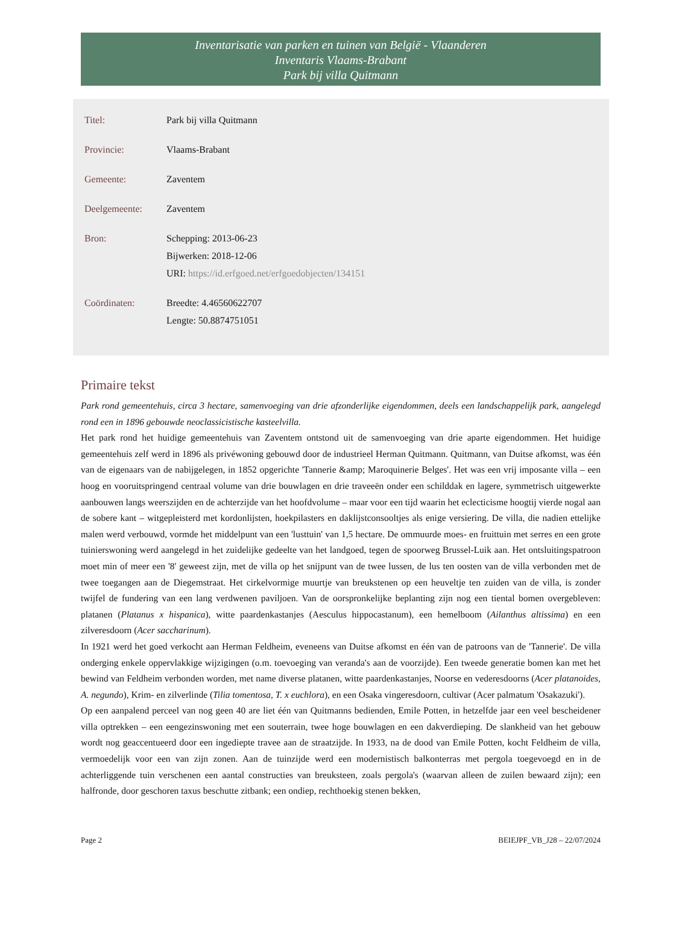Inventarisatie van parken en tuinen van België - Vlaanderen
Inventaris Vlaams-Brabant
Park bij villa Quitmann
| Titel: | Park bij villa Quitmann |
| Provincie: | Vlaams-Brabant |
| Gemeente: | Zaventem |
| Deelgemeente: | Zaventem |
| Bron: | Schepping: 2013-06-23 Bijwerken: 2018-12-06 URI: https://id.erfgoed.net/erfgoedobjecten/134151 |
| Coördinaten: | Breedte: 4.46560622707 Lengte: 50.8874751051 |
Primaire tekst
Park rond gemeentehuis, circa 3 hectare, samenvoeging van drie afzonderlijke eigendommen, deels een landschappelijk park, aangelegd rond een in 1896 gebouwde neoclassicistische kasteelvilla.
Het park rond het huidige gemeentehuis van Zaventem ontstond uit de samenvoeging van drie aparte eigendommen. Het huidige gemeentehuis zelf werd in 1896 als privéwoning gebouwd door de industrieel Herman Quitmann. Quitmann, van Duitse afkomst, was één van de eigenaars van de nabijgelegen, in 1852 opgerichte 'Tannerie &amp; Maroquinerie Belges'. Het was een vrij imposante villa – een hoog en vooruitspringend centraal volume van drie bouwlagen en drie traveeën onder een schilddak en lagere, symmetrisch uitgewerkte aanbouwen langs weerszijden en de achterzijde van het hoofdvolume – maar voor een tijd waarin het eclecticisme hoogtij vierde nogal aan de sobere kant – witgepleisterd met kordonlijsten, hoekpilasters en daklijstconsooltjes als enige versiering. De villa, die nadien ettelijke malen werd verbouwd, vormde het middelpunt van een 'lusttuin' van 1,5 hectare. De ommuurde moes- en fruittuin met serres en een grote tuinierswoning werd aangelegd in het zuidelijke gedeelte van het landgoed, tegen de spoorweg Brussel-Luik aan. Het ontsluitingspatroon moet min of meer een '8' geweest zijn, met de villa op het snijpunt van de twee lussen, de lus ten oosten van de villa verbonden met de twee toegangen aan de Diegemstraat. Het cirkelvormige muurtje van breukstenen op een heuveltje ten zuiden van de villa, is zonder twijfel de fundering van een lang verdwenen paviljoen. Van de oorspronkelijke beplanting zijn nog een tiental bomen overgebleven: platanen (Platanus x hispanica), witte paardenkastanjes (Aesculus hippocastanum), een hemelboom (Ailanthus altissima) en een zilveresdoorn (Acer saccharinum).
In 1921 werd het goed verkocht aan Herman Feldheim, eveneens van Duitse afkomst en één van de patroons van de 'Tannerie'. De villa onderging enkele oppervlakkige wijzigingen (o.m. toevoeging van veranda's aan de voorzijde). Een tweede generatie bomen kan met het bewind van Feldheim verbonden worden, met name diverse platanen, witte paardenkastanjes, Noorse en vederesdoorns (Acer platanoides, A. negundo), Krim- en zilverlinde (Tilia tomentosa, T. x euchlora), en een Osaka vingeresdoorn, cultivar (Acer palmatum 'Osakazuki').
Op een aanpalend perceel van nog geen 40 are liet één van Quitmanns bedienden, Emile Potten, in hetzelfde jaar een veel bescheidener villa optrekken – een eengezinswoning met een souterrain, twee hoge bouwlagen en een dakverdieping. De slankheid van het gebouw wordt nog geaccentueerd door een ingediepte travee aan de straatzijde. In 1933, na de dood van Emile Potten, kocht Feldheim de villa, vermoedelijk voor een van zijn zonen. Aan de tuinzijde werd een modernistisch balkonterras met pergola toegevoegd en in de achterliggende tuin verschenen een aantal constructies van breuksteen, zoals pergola's (waarvan alleen de zuilen bewaard zijn); een halfronde, door geschoren taxus beschutte zitbank; een ondiep, rechthoekig stenen bekken,
Page 2 BEIEJPF_VB_J28 – 22/07/2024